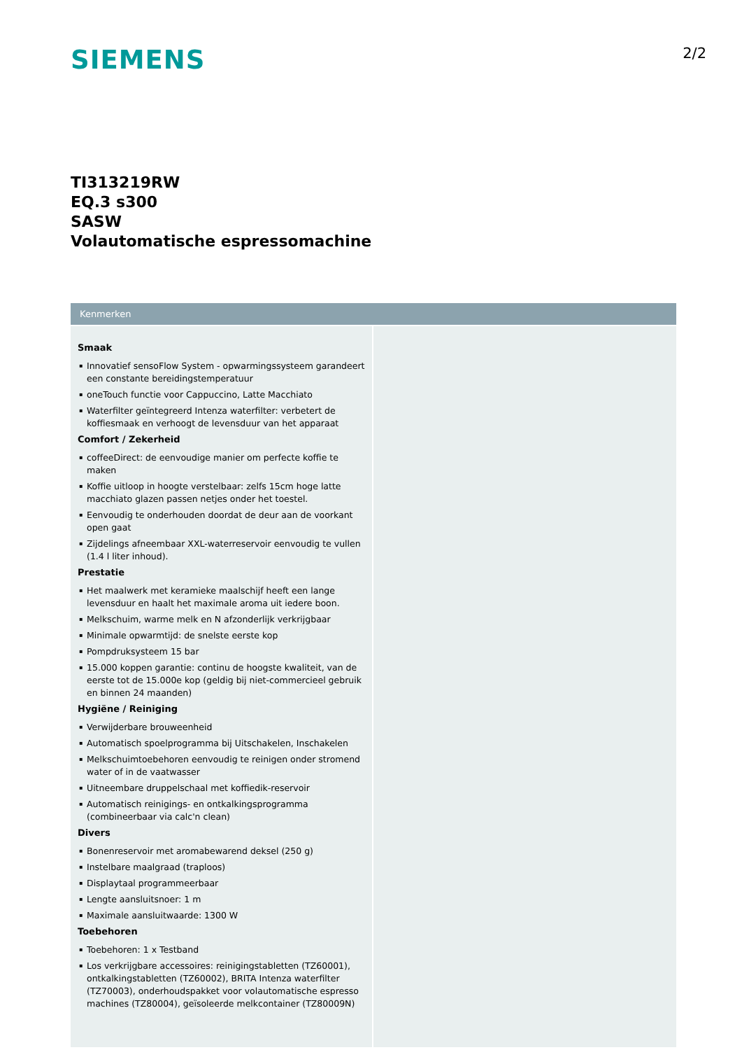SIEMENS
2/2
TI313219RW
EQ.3 s300
SASW
Volautomatische espressomachine
Kenmerken
Smaak
▪ Innovatief sensoFlow System - opwarmingssysteem garandeert een constante bereidingstemperatuur
▪ oneTouch functie voor Cappuccino, Latte Macchiato
▪ Waterfilter geïntegreerd Intenza waterfilter: verbetert de koffiesmaak en verhoogt de levensduur van het apparaat
Comfort / Zekerheid
▪ coffeeDirect: de eenvoudige manier om perfecte koffie te maken
▪ Koffie uitloop in hoogte verstelbaar: zelfs 15cm hoge latte macchiato glazen passen netjes onder het toestel.
▪ Eenvoudig te onderhouden doordat de deur aan de voorkant open gaat
▪ Zijdelings afneembaar XXL-waterreservoir eenvoudig te vullen (1.4 l liter inhoud).
Prestatie
▪ Het maalwerk met keramieke maalschijf heeft een lange levensduur en haalt het maximale aroma uit iedere boon.
▪ Melkschuim, warme melk en N afzonderlijk verkrijgbaar
▪ Minimale opwarmtijd: de snelste eerste kop
▪ Pompdruksysteem 15 bar
▪ 15.000 koppen garantie: continu de hoogste kwaliteit, van de eerste tot de 15.000e kop (geldig bij niet-commercieel gebruik en binnen 24 maanden)
Hygiëne / Reiniging
▪ Verwijderbare brouweenheid
▪ Automatisch spoelprogramma bij Uitschakelen, Inschakelen
▪ Melkschuimtoebehoren eenvoudig te reinigen onder stromend water of in de vaatwasser
▪ Uitneembare druppelschaal met koffiedik-reservoir
▪ Automatisch reinigings- en ontkalkingsprogramma (combineerbaar via calc'n clean)
Divers
▪ Bonenreservoir met aromabewarend deksel (250 g)
▪ Instelbare maalgraad (traploos)
▪ Displaytaal programmeerbaar
▪ Lengte aansluitsnoer: 1 m
▪ Maximale aansluitwaarde: 1300 W
Toebehoren
▪ Toebehoren: 1 x Testband
▪ Los verkrijgbare accessoires: reinigingstabletten (TZ60001), ontkalkingstabletten (TZ60002), BRITA Intenza waterfilter (TZ70003), onderhoudspakket voor volautomatische espresso machines (TZ80004), geïsoleerde melkcontainer (TZ80009N)